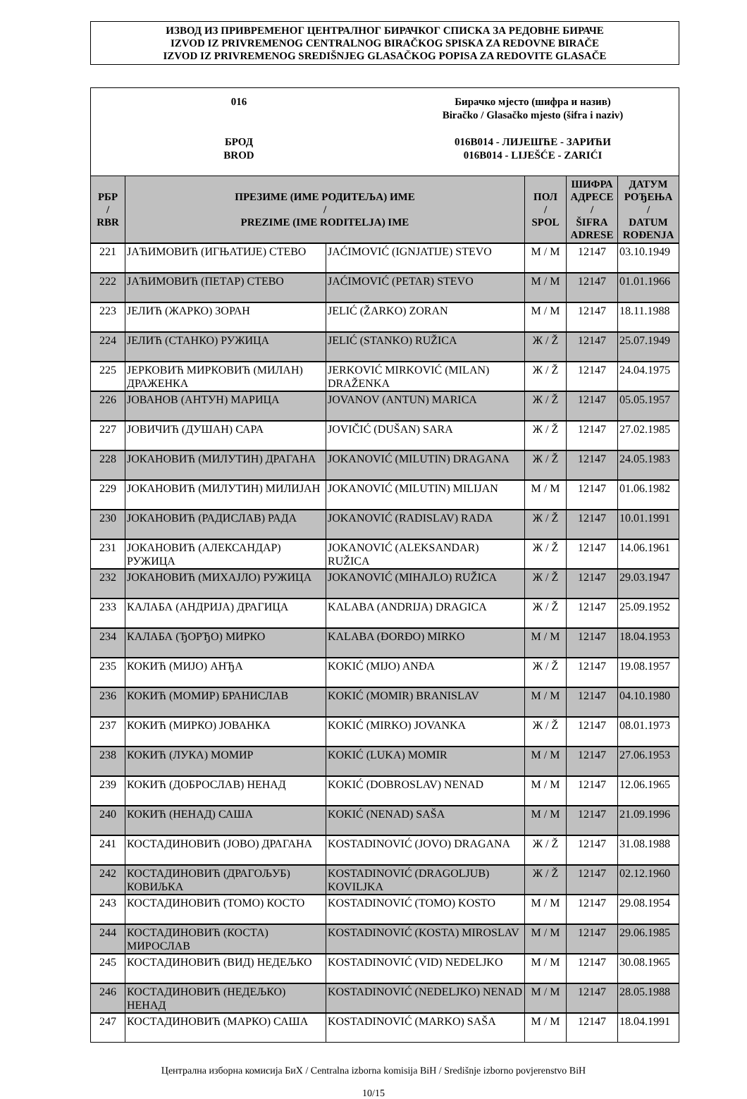ИЗВОД ИЗ ПРИВРЕМЕНОГ ЦЕНТРАЛНОГ БИРАЧКОГ СПИСКА ЗА РЕДОВНЕ БИРАЧЕ
IZVOD IZ PRIVREMENOG CENTRALNOG BIRAČKOG SPISKA ZA REDOVNE BIRAČE
IZVOD IZ PRIVREMENOG SREDIŠNJEG GLASAČKOG POPISA ZA REDOVITE GLASAČE
016
БРОД
BROD
Бирачко мјесто (шифра и назив)
Biračko / Glasačko mjesto (šifra i naziv)
016B014 - ЛИЈЕШЋЕ - ЗАРИЋИ
016B014 - LIJEŠĆE - ZARIĆI
| РБР / RBR | ПРЕЗИМЕ (ИМЕ РОДИТЕЉА) ИМЕ / PREZIME (IME RODITELJA) IME | | ПОЛ / SPOL | ШИФРА АДРЕСЕ / ŠIFRA ADRESE | ДАТУМ РОЂЕЊА / DATUM ROĐENJA |
| --- | --- | --- | --- | --- | --- |
| 221 | ЈАЋИМОВИЋ (ИГЊАТИЈЕ) СТЕВО | JAĆIMOVIĆ (IGNJATIJE) STEVO | М / M | 12147 | 03.10.1949 |
| 222 | ЈАЋИМОВИЋ (ПЕТАР) СТЕВО | JAĆIMOVIĆ (PETAR) STEVO | М / M | 12147 | 01.01.1966 |
| 223 | ЈЕЛИЋ (ЖАРКО) ЗОРАН | JELIĆ (ŽARKO) ZORAN | М / M | 12147 | 18.11.1988 |
| 224 | ЈЕЛИЋ (СТАНКО) РУЖИЦА | JELIĆ (STANKO) RUŽICA | Ж / Ž | 12147 | 25.07.1949 |
| 225 | ЈЕРКОВИЋ МИРКОВИЋ (МИЛАН) ДРАЖЕНКА | JERKOVIĆ MIRKOVIĆ (MILAN) DRAŽENKA | Ж / Ž | 12147 | 24.04.1975 |
| 226 | ЈОВАНОВ (АНТУН) МАРИЦА | JOVANOV (ANTUN) MARICA | Ж / Ž | 12147 | 05.05.1957 |
| 227 | ЈОВИЧИЋ (ДУШАН) САРА | JOVIČIĆ (DUŠAN) SARA | Ж / Ž | 12147 | 27.02.1985 |
| 228 | ЈОКАНОВИЋ (МИЛУТИН) ДРАГАНА | JOKANOVIĆ (MILUTIN) DRAGANA | Ж / Ž | 12147 | 24.05.1983 |
| 229 | ЈОКАНОВИЋ (МИЛУТИН) МИЛИЈАН | JOKANOVIĆ (MILUTIN) MILIJAN | М / M | 12147 | 01.06.1982 |
| 230 | ЈОКАНОВИЋ (РАДИСЛАВ) РАДА | JOKANOVIĆ (RADISLAV) RADA | Ж / Ž | 12147 | 10.01.1991 |
| 231 | ЈОКАНОВИЋ (АЛЕКСАНДАР) РУЖИЦА | JOKANOVIĆ (ALEKSANDAR) RUŽICA | Ж / Ž | 12147 | 14.06.1961 |
| 232 | ЈОКАНОВИЋ (МИХАЈЛО) РУЖИЦА | JOKANOVIĆ (MIHAJLO) RUŽICA | Ж / Ž | 12147 | 29.03.1947 |
| 233 | КАЛАБА (АНДРИЈА) ДРАГИЦА | KALABA (ANDRIJA) DRAGICA | Ж / Ž | 12147 | 25.09.1952 |
| 234 | КАЛАБА (ЂОРЂО) МИРКО | KALABA (ĐORĐO) MIRKO | М / M | 12147 | 18.04.1953 |
| 235 | КОКИЋ (МИЈО) АНЂА | KOKIĆ (MIJO) ANĐA | Ж / Ž | 12147 | 19.08.1957 |
| 236 | КОКИЋ (МОМИР) БРАНИСЛАВ | KOKIĆ (MOMIR) BRANISLAV | М / M | 12147 | 04.10.1980 |
| 237 | КОКИЋ (МИРКО) ЈОВАНКА | KOKIĆ (MIRKO) JOVANKA | Ж / Ž | 12147 | 08.01.1973 |
| 238 | КОКИЋ (ЛУКА) МОМИР | KOKIĆ (LUKA) MOMIR | М / M | 12147 | 27.06.1953 |
| 239 | КОКИЋ (ДОБРОСЛАВ) НЕНАД | KOKIĆ (DOBROSLAV) NENAD | М / M | 12147 | 12.06.1965 |
| 240 | КОКИЋ (НЕНАД) САША | KOKIĆ (NENAD) SAŠA | М / M | 12147 | 21.09.1996 |
| 241 | КОСТАДИНОВИЋ (ЈОВО) ДРАГАНА | KOSTADINOVIĆ (JOVO) DRAGANA | Ж / Ž | 12147 | 31.08.1988 |
| 242 | КОСТАДИНОВИЋ (ДРАГОЉУБ) КОВИЉКА | KOSTADINOVIĆ (DRAGOLJUB) KOVILJKA | Ж / Ž | 12147 | 02.12.1960 |
| 243 | КОСТАДИНОВИЋ (ТОМО) КОСТО | KOSTADINOVIĆ (TOMO) KOSTO | М / M | 12147 | 29.08.1954 |
| 244 | КОСТАДИНОВИЋ (КОСТА) МИРОСЛАВ | KOSTADINOVIĆ (KOSTA) MIROSLAV | М / M | 12147 | 29.06.1985 |
| 245 | КОСТАДИНОВИЋ (ВИД) НЕДЕЉКО | KOSTADINOVIĆ (VID) NEDELJKO | М / M | 12147 | 30.08.1965 |
| 246 | КОСТАДИНОВИЋ (НЕДЕЉКО) НЕНАД | KOSTADINOVIĆ (NEDELJKO) NENAD | М / M | 12147 | 28.05.1988 |
| 247 | КОСТАДИНОВИЋ (МАРКО) САША | KOSTADINOVIĆ (MARKO) SAŠA | М / M | 12147 | 18.04.1991 |
Централна изборна комисија БиХ / Centralna izborna komisija BiH / Središnje izborno povjerenstvo BiH
10/15